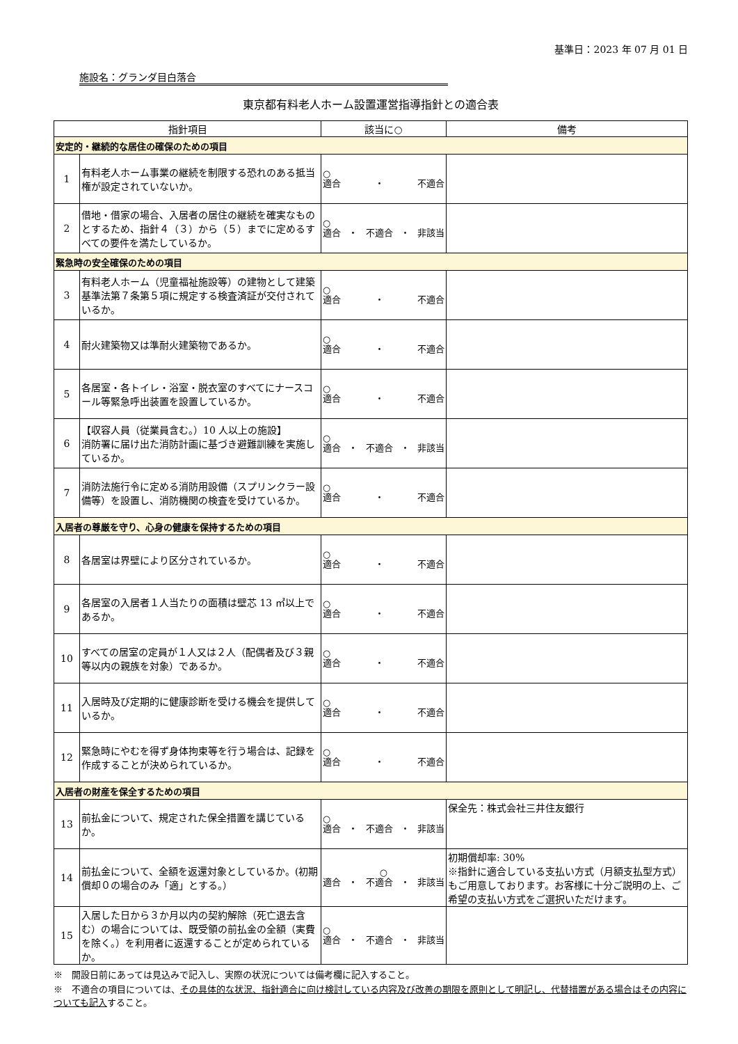基準日：2023 年 07 月 01 日
施設名：グランダ目白落合
東京都有料老人ホーム設置運営指導指針との適合表
| 指針項目 | | 該当に○ | 備考 |
| --- | --- | --- | --- |
| 安定的・継続的な居住の確保のための項目 | | | |
| 1 | 有料老人ホーム事業の継続を制限する恐れのある抵当権が設定されていないか。 | ○ 適合 ・ 不適合 | |
| 2 | 借地・借家の場合、入居者の居住の継続を確実なものとするため、指針４（３）から（５）までに定めるすべての要件を満たしているか。 | ○ 適合 ・ 不適合 ・ 非該当 | |
| 緊急時の安全確保のための項目 | | | |
| 3 | 有料老人ホーム（児童福祉施設等）の建物として建築基準法第７条第５項に規定する検査済証が交付されているか。 | ○ 適合 ・ 不適合 | |
| 4 | 耐火建築物又は準耐火建築物であるか。 | ○ 適合 ・ 不適合 | |
| 5 | 各居室・各トイレ・浴室・脱衣室のすべてにナースコール等緊急呼出装置を設置しているか。 | ○ 適合 ・ 不適合 | |
| 6 | 【収容人員（従業員含む。）10 人以上の施設】 消防署に届け出た消防計画に基づき避難訓練を実施しているか。 | ○ 適合 ・ 不適合 ・ 非該当 | |
| 7 | 消防法施行令に定める消防用設備（スプリンクラー設備等）を設置し、消防機関の検査を受けているか。 | ○ 適合 ・ 不適合 | |
| 入居者の尊厳を守り、心身の健康を保持するための項目 | | | |
| 8 | 各居室は界壁により区分されているか。 | ○ 適合 ・ 不適合 | |
| 9 | 各居室の入居者１人当たりの面積は壁芯 13 ㎡以上であるか。 | ○ 適合 ・ 不適合 | |
| 10 | すべての居室の定員が１人又は２人（配偶者及び３親等以内の親族を対象）であるか。 | ○ 適合 ・ 不適合 | |
| 11 | 入居時及び定期的に健康診断を受ける機会を提供しているか。 | ○ 適合 ・ 不適合 | |
| 12 | 緊急時にやむを得ず身体拘束等を行う場合は、記録を作成することが決められているか。 | ○ 適合 ・ 不適合 | |
| 入居者の財産を保全するための項目 | | | |
| 13 | 前払金について、規定された保全措置を講じているか。 | ○ 適合 ・ 不適合 ・ 非該当 | 保全先：株式会社三井住友銀行 |
| 14 | 前払金について、全額を返還対象としているか。(初期償却０の場合のみ「適」とする。） | ○ 適合 ・ 不適合 ・ 非該当 | 初期償却率: 30% ※指針に適合している支払い方式（月額支払型方式）もご用意しております。お客様に十分ご説明の上、ご希望の支払い方式をご選択いただけます。 |
| 15 | 入居した日から３か月以内の契約解除（死亡退去含む）の場合については、既受領の前払金の全額（実費を除く。）を利用者に返還することが定められているか。 | ○ 適合 ・ 不適合 ・ 非該当 | |
※　開設日前にあっては見込みで記入し、実際の状況については備考欄に記入すること。
※　不適合の項目については、その具体的な状況、指針適合に向け検討している内容及び改善の期限を原則として明記し、代替措置がある場合はその内容についても記入すること。